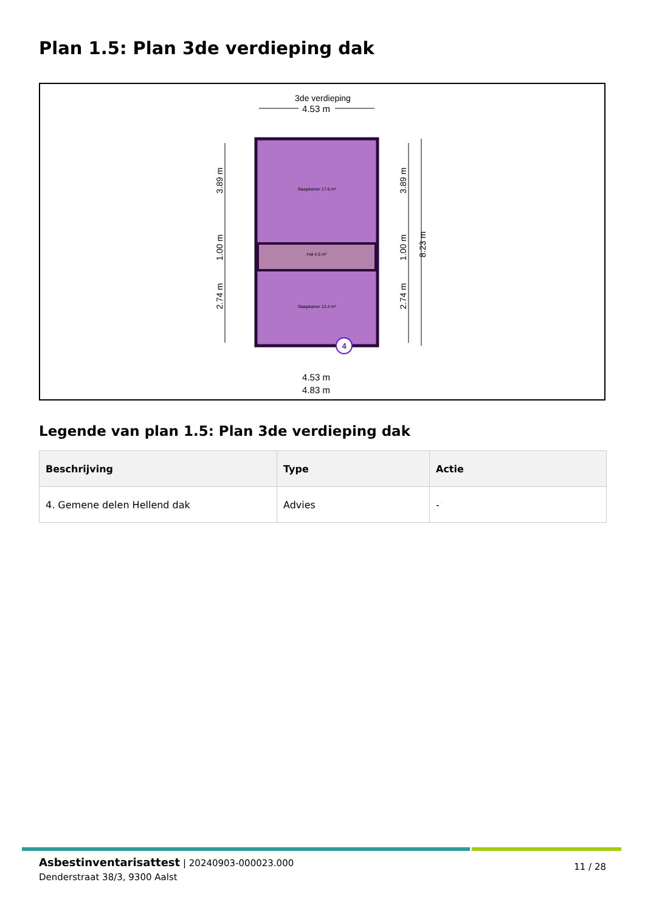Plan 1.5: Plan 3de verdieping dak
3de verdieping
4.53 m
Slaapkamer 17.6 m²
Hal 4.5 m²
Slaapkamer 12.4 m²
4
4.53 m
4.83 m
3.89 m
1.00 m
2.74 m
3.89 m
1.00 m
2.74 m
8.23 m
Legende van plan 1.5: Plan 3de verdieping dak
| Beschrijving | Type | Actie |
| --- | --- | --- |
| 4. Gemene delen Hellend dak | Advies | - |
Asbestinventarisattest | 20240903-000023.000
Denderstraat 38/3, 9300 Aalst
11 / 28